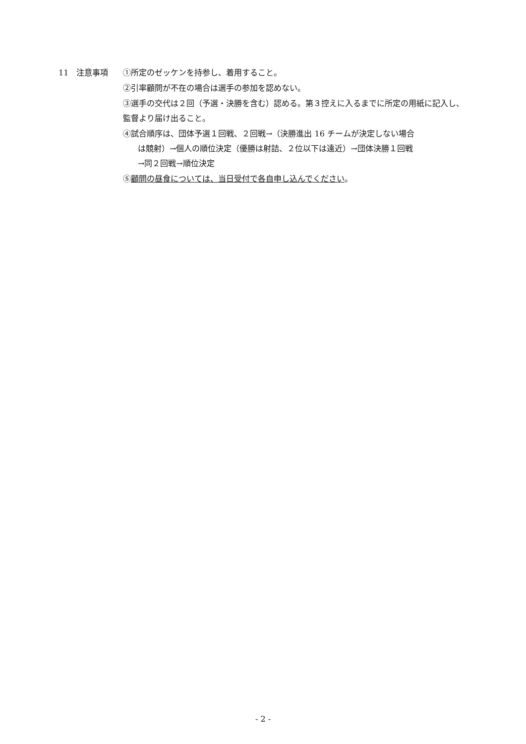11 注意事項 ①所定のゼッケンを持参し、着用すること。
②引率顧問が不在の場合は選手の参加を認めない。
③選手の交代は２回（予選・決勝を含む）認める。第３控えに入るまでに所定の用紙に記入し、監督より届け出ること。
④試合順序は、団体予選１回戦、２回戦→（決勝進出 16 チームが決定しない場合
は競射）→個人の順位決定（優勝は射詰、２位以下は遠近）→団体決勝１回戦
→同２回戦→順位決定
⑤顧問の昼食については、当日受付で各自申し込んでください。
- 2 -